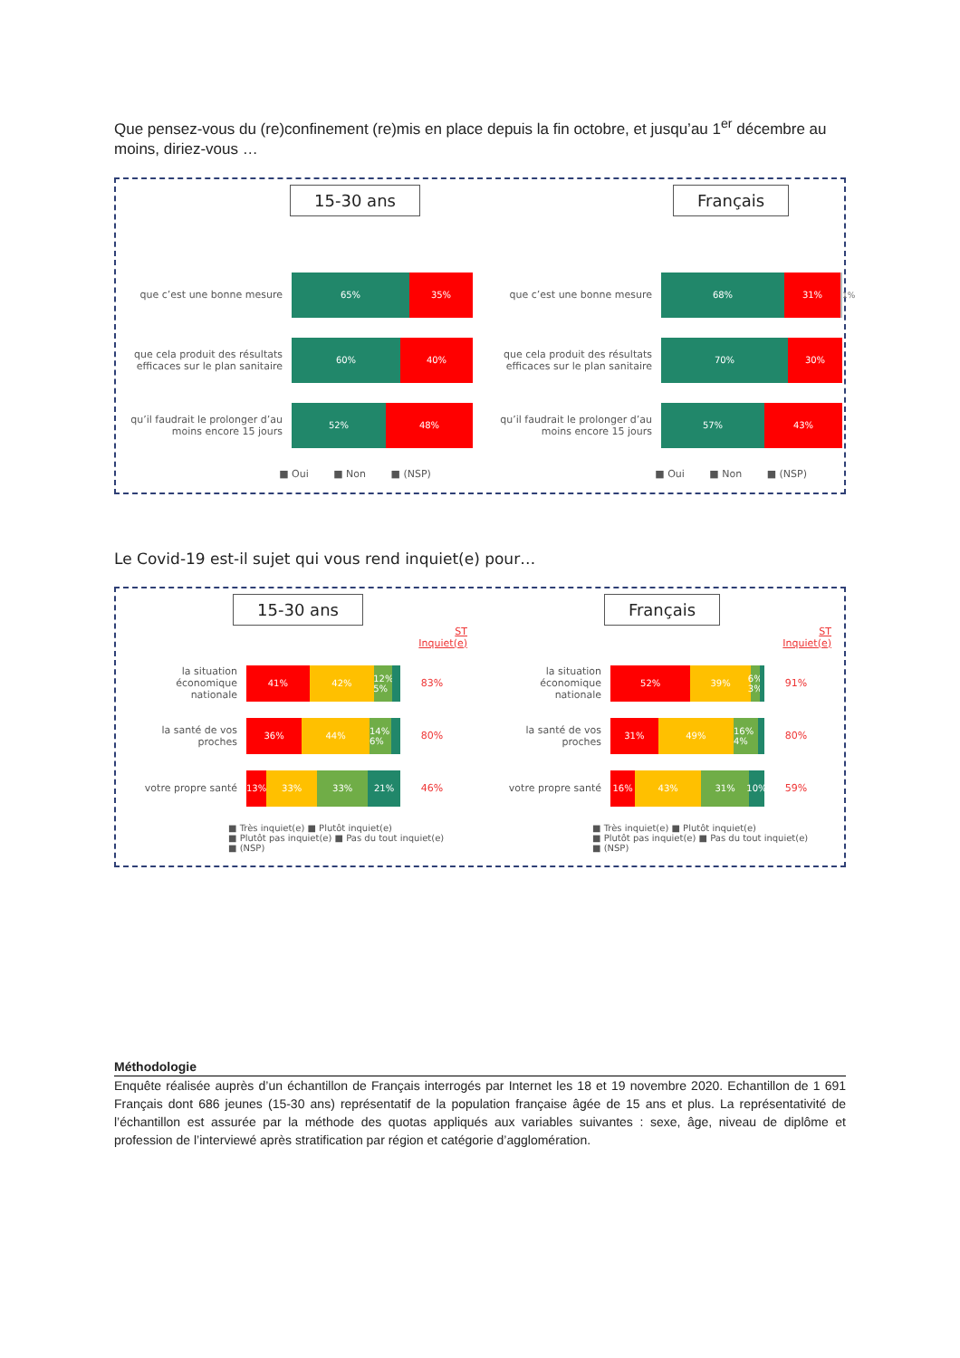Que pensez-vous du (re)confinement (re)mis en place depuis la fin octobre, et jusqu’au 1<sup>er</sup> décembre au moins, diriez-vous …
15-30 ans
que c’est une bonne mesure
65% 35%
que cela produit des résultats efficaces sur le plan sanitaire
60% 40%
qu’il faudrait le prolonger d’au moins encore 15 jours
52% 48%
■ Oui ■ Non ■ (NSP)
Français
que c’est une bonne mesure
68% 31%
1%
que cela produit des résultats efficaces sur le plan sanitaire
70% 30%
qu’il faudrait le prolonger d’au moins encore 15 jours
57% 43%
■ Oui ■ Non ■ (NSP)
Le Covid-19 est-il sujet qui vous rend inquiet(e) pour…
15-30 ans
ST
Inquiet(e)
la situation économique nationale
41% 42% 12% 5%
83%
la santé de vos proches
36% 44% 14% 6%
80%
votre propre santé
13% 33% 33% 21%
46%
■ Très inquiet(e) ■ Plutôt inquiet(e)
■ Plutôt pas inquiet(e) ■ Pas du tout inquiet(e)
■ (NSP)
Français
ST
Inquiet(e)
la situation économique nationale
52% 39% 6% 3%
91%
la santé de vos proches
31% 49% 16% 4%
80%
votre propre santé
16% 43% 31% 10%
59%
■ Très inquiet(e) ■ Plutôt inquiet(e)
■ Plutôt pas inquiet(e) ■ Pas du tout inquiet(e)
■ (NSP)
Méthodologie
Enquête réalisée auprès d’un échantillon de Français interrogés par Internet les 18 et 19 novembre 2020. Echantillon de 1 691 Français dont 686 jeunes (15-30 ans) représentatif de la population française âgée de 15 ans et plus. La représentativité de l’échantillon est assurée par la méthode des quotas appliqués aux variables suivantes : sexe, âge, niveau de diplôme et profession de l’interviewé après stratification par région et catégorie d’agglomération.